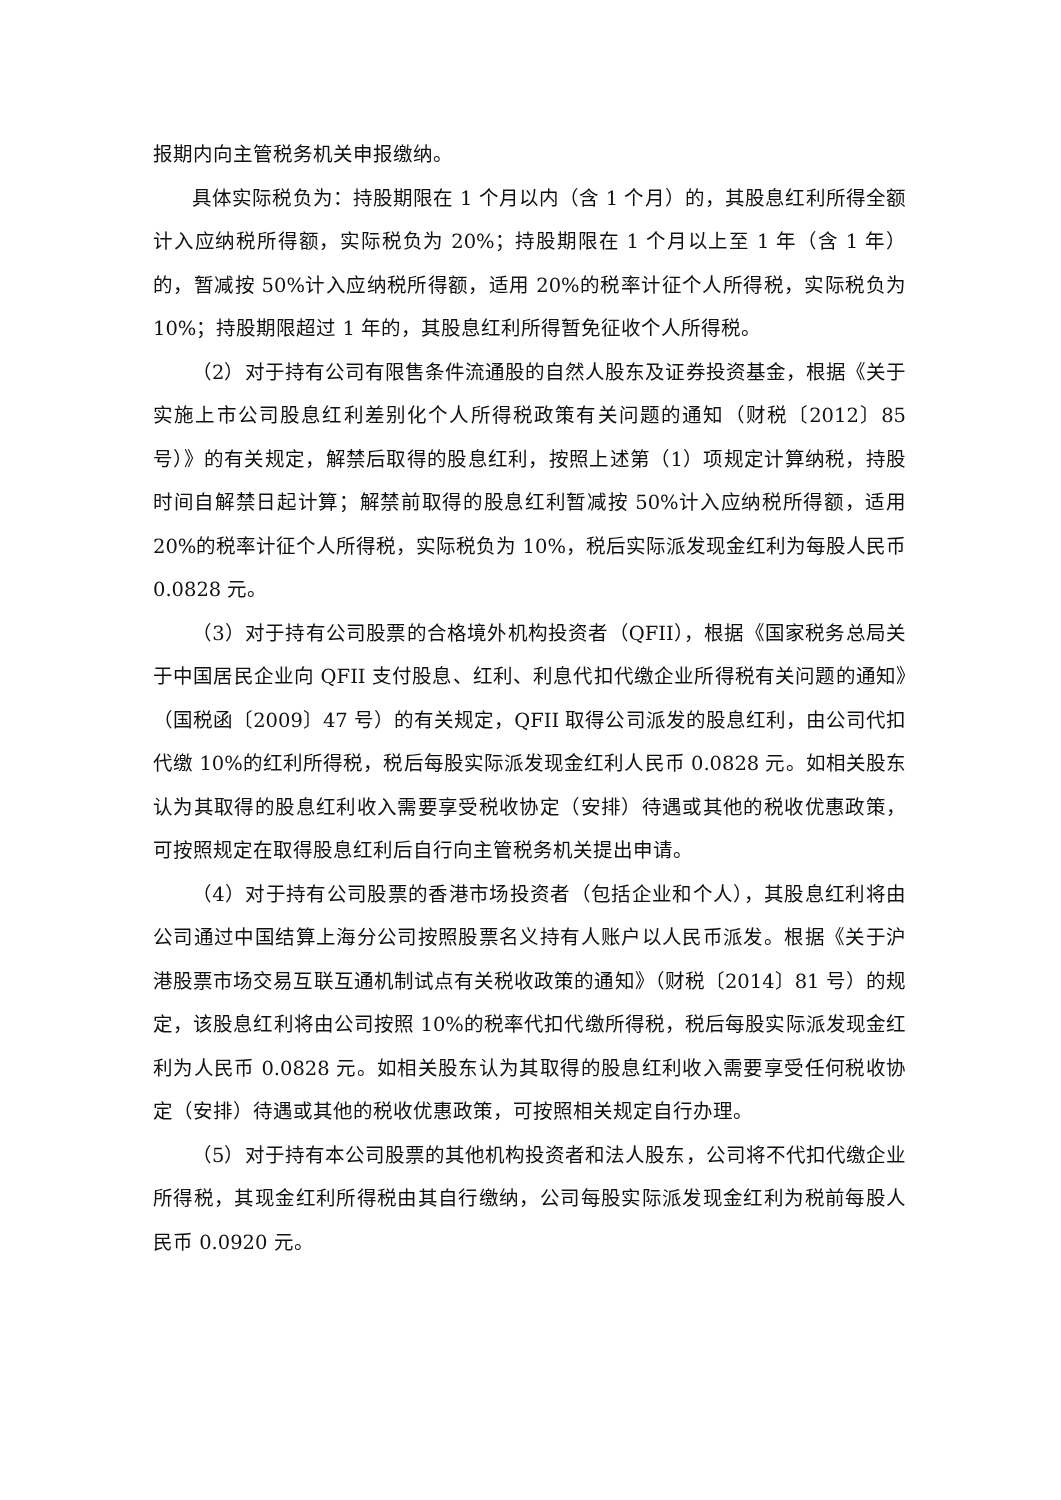报期内向主管税务机关申报缴纳。
具体实际税负为：持股期限在 1 个月以内（含 1 个月）的，其股息红利所得全额计入应纳税所得额，实际税负为 20%；持股期限在 1 个月以上至 1 年（含 1 年）的，暂减按 50%计入应纳税所得额，适用 20%的税率计征个人所得税，实际税负为 10%；持股期限超过 1 年的，其股息红利所得暂免征收个人所得税。
（2）对于持有公司有限售条件流通股的自然人股东及证券投资基金，根据《关于实施上市公司股息红利差别化个人所得税政策有关问题的通知（财税〔2012〕85 号）》的有关规定，解禁后取得的股息红利，按照上述第（1）项规定计算纳税，持股时间自解禁日起计算；解禁前取得的股息红利暂减按 50%计入应纳税所得额，适用 20%的税率计征个人所得税，实际税负为 10%，税后实际派发现金红利为每股人民币 0.0828 元。
（3）对于持有公司股票的合格境外机构投资者（QFII），根据《国家税务总局关于中国居民企业向 QFII 支付股息、红利、利息代扣代缴企业所得税有关问题的通知》（国税函〔2009〕47 号）的有关规定，QFII 取得公司派发的股息红利，由公司代扣代缴 10%的红利所得税，税后每股实际派发现金红利人民币 0.0828 元。如相关股东认为其取得的股息红利收入需要享受税收协定（安排）待遇或其他的税收优惠政策，可按照规定在取得股息红利后自行向主管税务机关提出申请。
（4）对于持有公司股票的香港市场投资者（包括企业和个人），其股息红利将由公司通过中国结算上海分公司按照股票名义持有人账户以人民币派发。根据《关于沪港股票市场交易互联互通机制试点有关税收政策的通知》（财税〔2014〕81 号）的规定，该股息红利将由公司按照 10%的税率代扣代缴所得税，税后每股实际派发现金红利为人民币 0.0828 元。如相关股东认为其取得的股息红利收入需要享受任何税收协定（安排）待遇或其他的税收优惠政策，可按照相关规定自行办理。
（5）对于持有本公司股票的其他机构投资者和法人股东，公司将不代扣代缴企业所得税，其现金红利所得税由其自行缴纳，公司每股实际派发现金红利为税前每股人民币 0.0920 元。